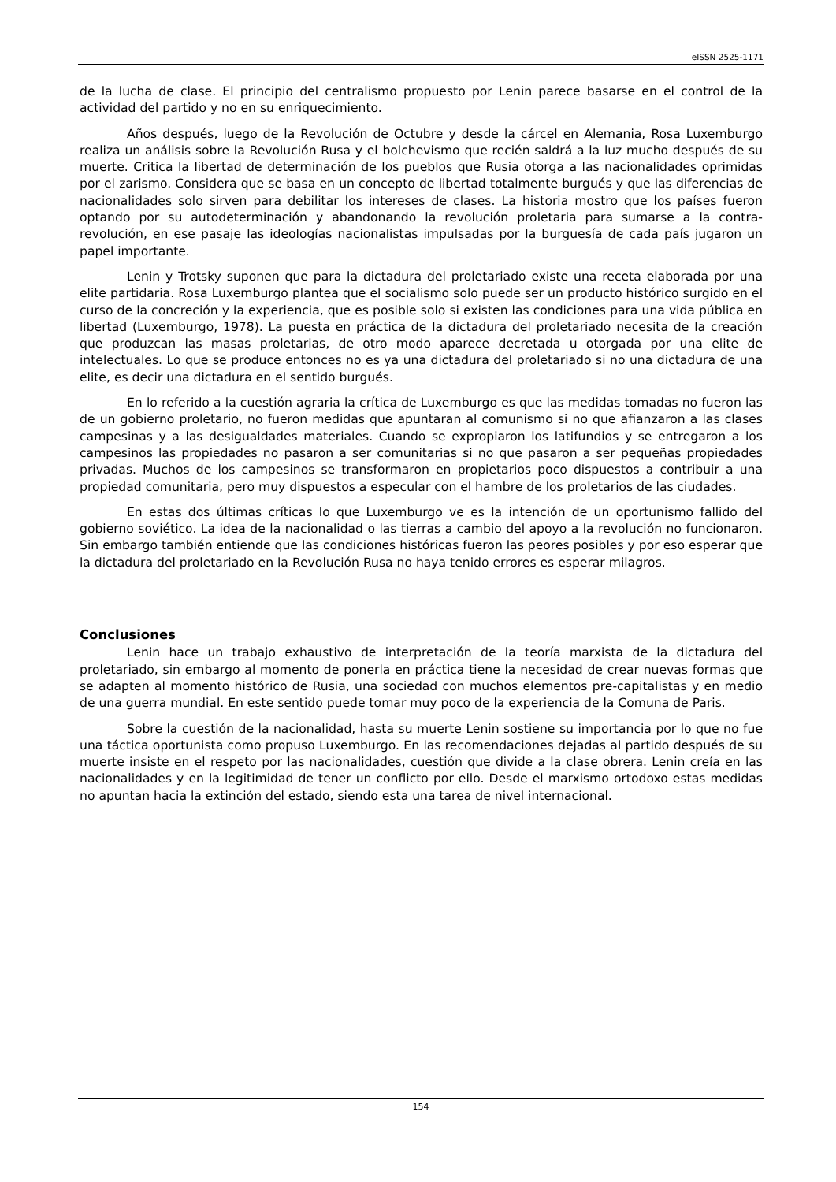eISSN 2525-1171
de la lucha de clase. El principio del centralismo propuesto por Lenin parece basarse en el control de la actividad del partido y no en su enriquecimiento.
Años después, luego de la Revolución de Octubre y desde la cárcel en Alemania, Rosa Luxemburgo realiza un análisis sobre la Revolución Rusa y el bolchevismo que recién saldrá a la luz mucho después de su muerte. Critica la libertad de determinación de los pueblos que Rusia otorga a las nacionalidades oprimidas por el zarismo. Considera que se basa en un concepto de libertad totalmente burgués y que las diferencias de nacionalidades solo sirven para debilitar los intereses de clases. La historia mostro que los países fueron optando por su autodeterminación y abandonando la revolución proletaria para sumarse a la contra-revolución, en ese pasaje las ideologías nacionalistas impulsadas por la burguesía de cada país jugaron un papel importante.
Lenin y Trotsky suponen que para la dictadura del proletariado existe una receta elaborada por una elite partidaria. Rosa Luxemburgo plantea que el socialismo solo puede ser un producto histórico surgido en el curso de la concreción y la experiencia, que es posible solo si existen las condiciones para una vida pública en libertad (Luxemburgo, 1978). La puesta en práctica de la dictadura del proletariado necesita de la creación que produzcan las masas proletarias, de otro modo aparece decretada u otorgada por una elite de intelectuales. Lo que se produce entonces no es ya una dictadura del proletariado si no una dictadura de una elite, es decir una dictadura en el sentido burgués.
En lo referido a la cuestión agraria la crítica de Luxemburgo es que las medidas tomadas no fueron las de un gobierno proletario, no fueron medidas que apuntaran al comunismo si no que afianzaron a las clases campesinas y a las desigualdades materiales. Cuando se expropiaron los latifundios y se entregaron a los campesinos las propiedades no pasaron a ser comunitarias si no que pasaron a ser pequeñas propiedades privadas. Muchos de los campesinos se transformaron en propietarios poco dispuestos a contribuir a una propiedad comunitaria, pero muy dispuestos a especular con el hambre de los proletarios de las ciudades.
En estas dos últimas críticas lo que Luxemburgo ve es la intención de un oportunismo fallido del gobierno soviético. La idea de la nacionalidad o las tierras a cambio del apoyo a la revolución no funcionaron. Sin embargo también entiende que las condiciones históricas fueron las peores posibles y por eso esperar que la dictadura del proletariado en la Revolución Rusa no haya tenido errores es esperar milagros.
Conclusiones
Lenin hace un trabajo exhaustivo de interpretación de la teoría marxista de la dictadura del proletariado, sin embargo al momento de ponerla en práctica tiene la necesidad de crear nuevas formas que se adapten al momento histórico de Rusia, una sociedad con muchos elementos pre-capitalistas y en medio de una guerra mundial. En este sentido puede tomar muy poco de la experiencia de la Comuna de Paris.
Sobre la cuestión de la nacionalidad, hasta su muerte Lenin sostiene su importancia por lo que no fue una táctica oportunista como propuso Luxemburgo. En las recomendaciones dejadas al partido después de su muerte insiste en el respeto por las nacionalidades, cuestión que divide a la clase obrera. Lenin creía en las nacionalidades y en la legitimidad de tener un conflicto por ello. Desde el marxismo ortodoxo estas medidas no apuntan hacia la extinción del estado, siendo esta una tarea de nivel internacional.
154